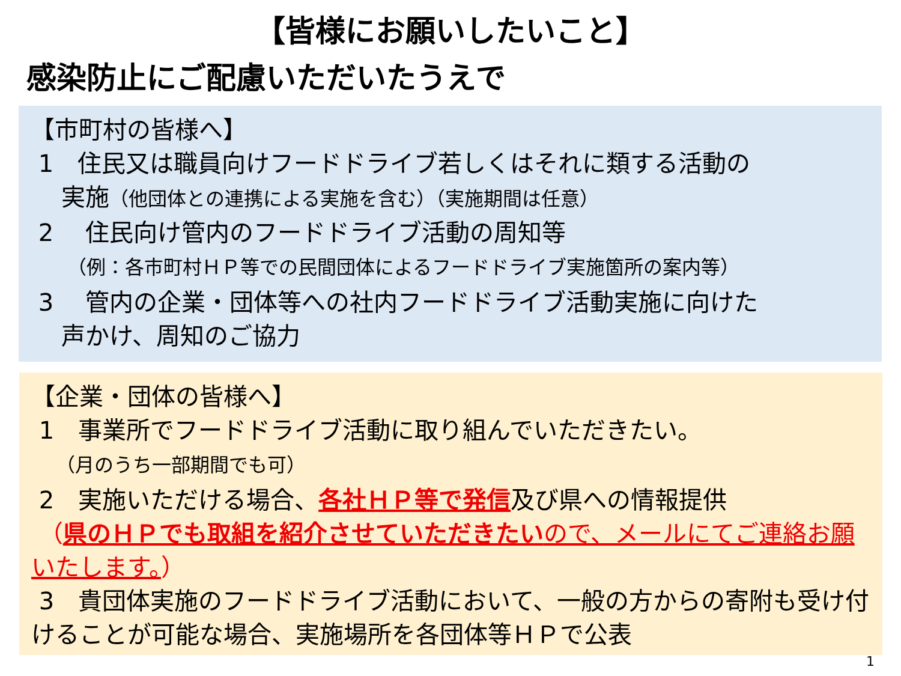【皆様にお願いしたいこと】
感染防止にご配慮いただいたうえで
【市町村の皆様へ】
1　住民又は職員向けフードドライブ若しくはそれに類する活動の
実施（他団体との連携による実施を含む）（実施期間は任意）
2　 住民向け管内のフードドライブ活動の周知等
（例：各市町村ＨＰ等での民間団体によるフードドライブ実施箇所の案内等）
3　 管内の企業・団体等への社内フードドライブ活動実施に向けた
声かけ、周知のご協力
【企業・団体の皆様へ】
1　事業所でフードドライブ活動に取り組んでいただきたい。
（月のうち一部期間でも可）
2　実施いただける場合、各社ＨＰ等で発信及び県への情報提供
（県のＨＰでも取組を紹介させていただきたい ので、メールにてご連絡お願いたします。）
3　貴団体実施のフードドライブ活動において、一般の方からの寄附も受け付けることが可能な場合、実施場所を各団体等ＨＰで公表
1